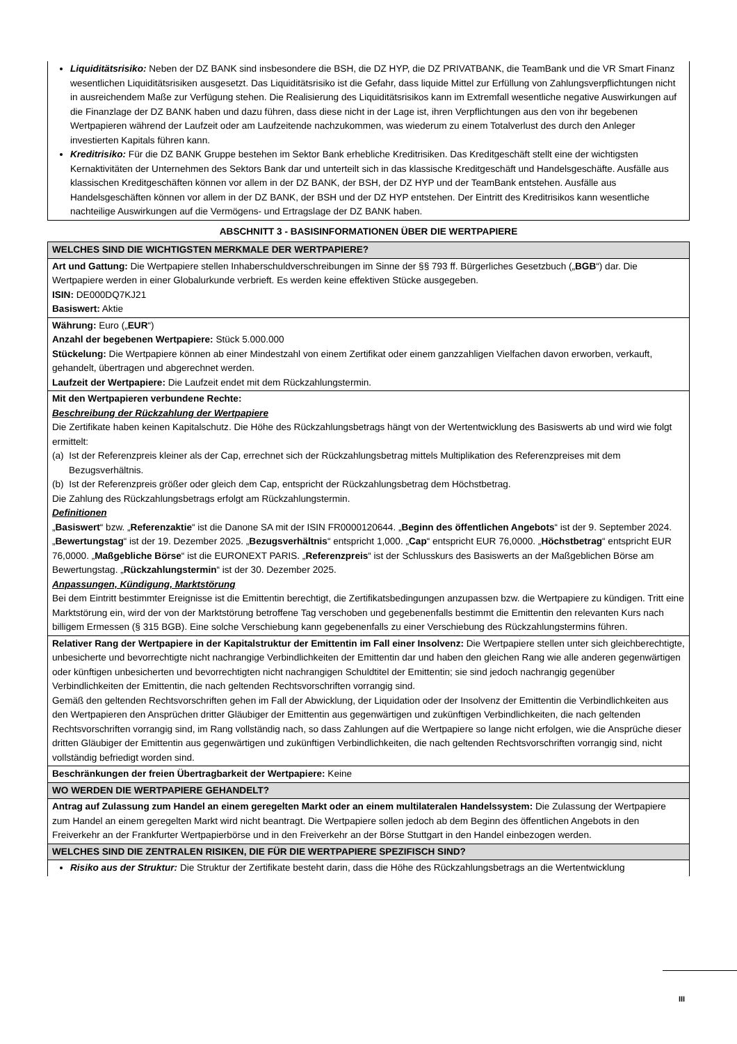Liquiditätsrisiko: Neben der DZ BANK sind insbesondere die BSH, die DZ HYP, die DZ PRIVATBANK, die TeamBank und die VR Smart Finanz wesentlichen Liquiditätsrisiken ausgesetzt. Das Liquiditätsrisiko ist die Gefahr, dass liquide Mittel zur Erfüllung von Zahlungsverpflichtungen nicht in ausreichendem Maße zur Verfügung stehen. Die Realisierung des Liquiditätsrisikos kann im Extremfall wesentliche negative Auswirkungen auf die Finanzlage der DZ BANK haben und dazu führen, dass diese nicht in der Lage ist, ihren Verpflichtungen aus den von ihr begebenen Wertpapieren während der Laufzeit oder am Laufzeitende nachzukommen, was wiederum zu einem Totalverlust des durch den Anleger investierten Kapitals führen kann.
Kreditrisiko: Für die DZ BANK Gruppe bestehen im Sektor Bank erhebliche Kreditrisiken. Das Kreditgeschäft stellt eine der wichtigsten Kernaktivitäten der Unternehmen des Sektors Bank dar und unterteilt sich in das klassische Kreditgeschäft und Handelsgeschäfte. Ausfälle aus klassischen Kreditgeschäften können vor allem in der DZ BANK, der BSH, der DZ HYP und der TeamBank entstehen. Ausfälle aus Handelsgeschäften können vor allem in der DZ BANK, der BSH und der DZ HYP entstehen. Der Eintritt des Kreditrisikos kann wesentliche nachteilige Auswirkungen auf die Vermögens- und Ertragslage der DZ BANK haben.
ABSCHNITT 3 - BASISINFORMATIONEN ÜBER DIE WERTPAPIERE
WELCHES SIND DIE WICHTIGSTEN MERKMALE DER WERTPAPIERE?
Art und Gattung: Die Wertpapiere stellen Inhaberschuldverschreibungen im Sinne der §§ 793 ff. Bürgerliches Gesetzbuch („BGB“) dar. Die Wertpapiere werden in einer Globalurkunde verbrieft. Es werden keine effektiven Stücke ausgegeben.
ISIN: DE000DQ7KJ21
Basiswert: Aktie
Währung: Euro („EUR“)
Anzahl der begebenen Wertpapiere: Stück 5.000.000
Stückelung: Die Wertpapiere können ab einer Mindestzahl von einem Zertifikat oder einem ganzzahligen Vielfachen davon erworben, verkauft, gehandelt, übertragen und abgerechnet werden.
Laufzeit der Wertpapiere: Die Laufzeit endet mit dem Rückzahlungstermin.
Mit den Wertpapieren verbundene Rechte:
Beschreibung der Rückzahlung der Wertpapiere
Die Zertifikate haben keinen Kapitalschutz. Die Höhe des Rückzahlungsbetrags hängt von der Wertentwicklung des Basiswerts ab und wird wie folgt ermittelt:
(a) Ist der Referenzpreis kleiner als der Cap, errechnet sich der Rückzahlungsbetrag mittels Multiplikation des Referenzpreises mit dem Bezugsverhältnis.
(b) Ist der Referenzpreis größer oder gleich dem Cap, entspricht der Rückzahlungsbetrag dem Höchstbetrag.
Die Zahlung des Rückzahlungsbetrags erfolgt am Rückzahlungstermin.
Definitionen
„Basiswert“ bzw. „Referenzaktie“ ist die Danone SA mit der ISIN FR0000120644. „Beginn des öffentlichen Angebots“ ist der 9. September 2024. „Bewertungstag“ ist der 19. Dezember 2025. „Bezugsverhältnis“ entspricht 1,000. „Cap“ entspricht EUR 76,0000. „Höchstbetrag“ entspricht EUR 76,0000. „Maßgebliche Börse“ ist die EURONEXT PARIS. „Referenzpreis“ ist der Schlusskurs des Basiswerts an der Maßgeblichen Börse am Bewertungstag. „Rückzahlungstermin“ ist der 30. Dezember 2025.
Anpassungen, Kündigung, Marktstörung
Bei dem Eintritt bestimmter Ereignisse ist die Emittentin berechtigt, die Zertifikatsbedingungen anzupassen bzw. die Wertpapiere zu kündigen. Tritt eine Marktstörung ein, wird der von der Marktstörung betroffene Tag verschoben und gegebenenfalls bestimmt die Emittentin den relevanten Kurs nach billigem Ermessen (§ 315 BGB). Eine solche Verschiebung kann gegebenenfalls zu einer Verschiebung des Rückzahlungstermins führen.
Relativer Rang der Wertpapiere in der Kapitalstruktur der Emittentin im Fall einer Insolvenz: Die Wertpapiere stellen unter sich gleichberechtigte, unbesicherte und bevorrechtigte nicht nachrangige Verbindlichkeiten der Emittentin dar und haben den gleichen Rang wie alle anderen gegenwärtigen oder künftigen unbesicherten und bevorrechtigten nicht nachrangigen Schuldtitel der Emittentin; sie sind jedoch nachrangig gegenüber Verbindlichkeiten der Emittentin, die nach geltenden Rechtsvorschriften vorrangig sind.
Gemäß den geltenden Rechtsvorschriften gehen im Fall der Abwicklung, der Liquidation oder der Insolvenz der Emittentin die Verbindlichkeiten aus den Wertpapieren den Ansprüchen dritter Gläubiger der Emittentin aus gegenwärtigen und zukünftigen Verbindlichkeiten, die nach geltenden Rechtsvorschriften vorrangig sind, im Rang vollständig nach, so dass Zahlungen auf die Wertpapiere so lange nicht erfolgen, wie die Ansprüche dieser dritten Gläubiger der Emittentin aus gegenwärtigen und zukünftigen Verbindlichkeiten, die nach geltenden Rechtsvorschriften vorrangig sind, nicht vollständig befriedigt worden sind.
Beschränkungen der freien Übertragbarkeit der Wertpapiere: Keine
WO WERDEN DIE WERTPAPIERE GEHANDELT?
Antrag auf Zulassung zum Handel an einem geregelten Markt oder an einem multilateralen Handelssystem: Die Zulassung der Wertpapiere zum Handel an einem geregelten Markt wird nicht beantragt. Die Wertpapiere sollen jedoch ab dem Beginn des öffentlichen Angebots in den Freiverkehr an der Frankfurter Wertpapierbörse und in den Freiverkehr an der Börse Stuttgart in den Handel einbezogen werden.
WELCHES SIND DIE ZENTRALEN RISIKEN, DIE FÜR DIE WERTPAPIERE SPEZIFISCH SIND?
Risiko aus der Struktur: Die Struktur der Zertifikate besteht darin, dass die Höhe des Rückzahlungsbetrags an die Wertentwicklung
III